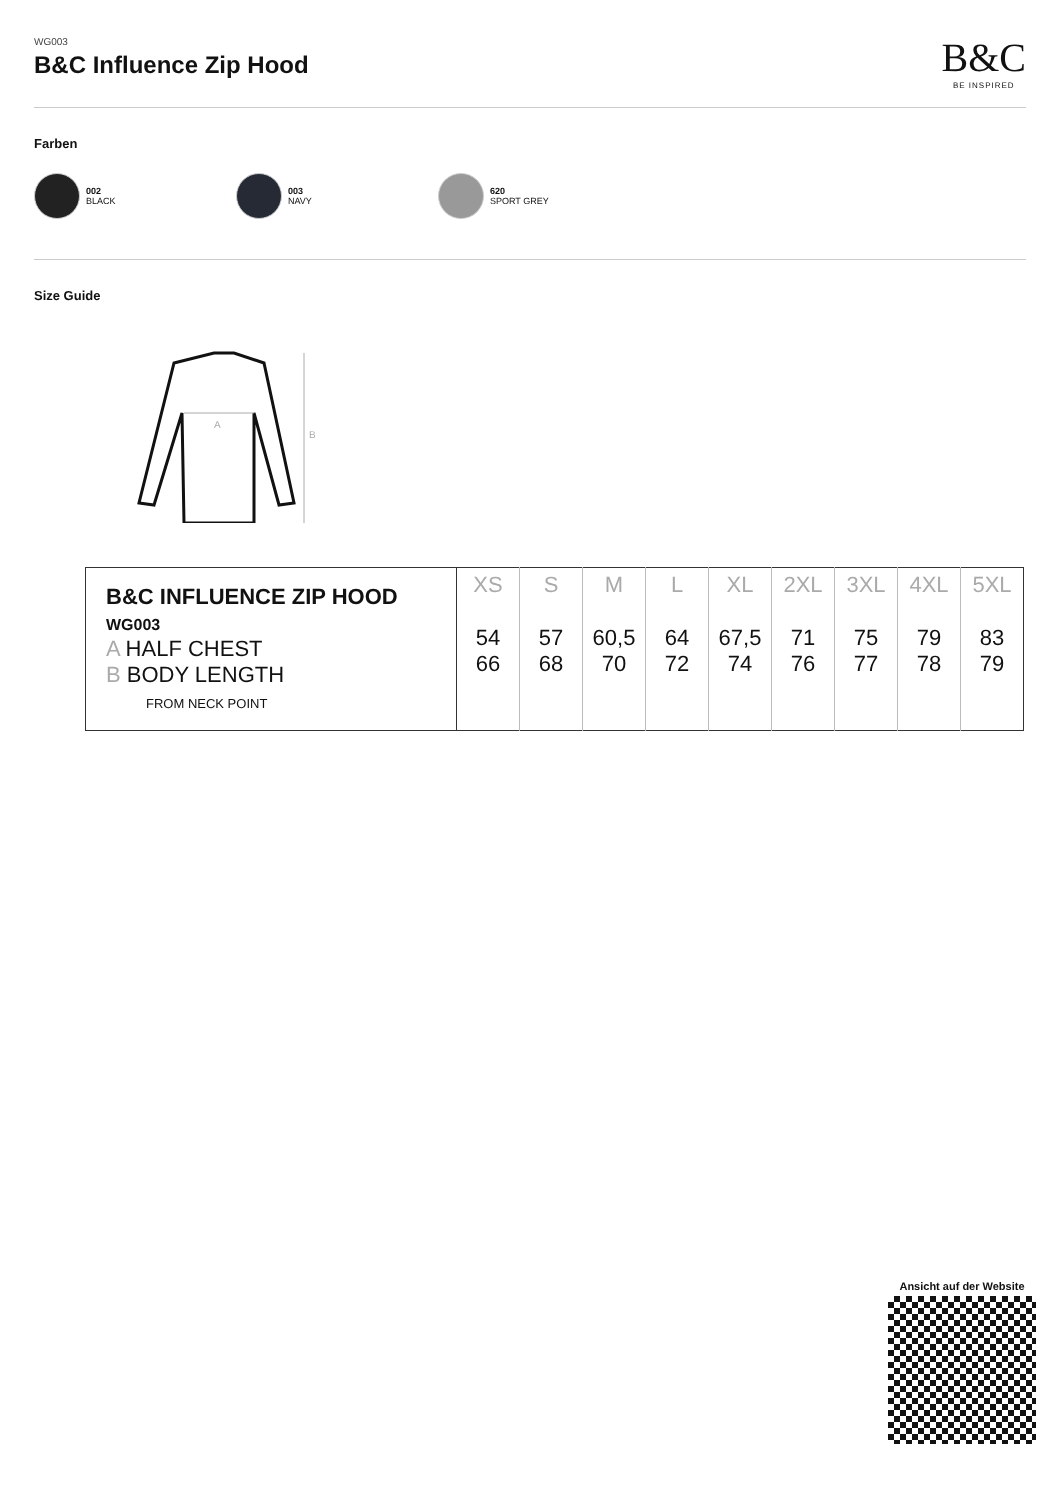WG003
B&C Influence Zip Hood
B&C
BE INSPIRED
Farben
002
BLACK
003
NAVY
620
SPORT GREY
Size Guide
A
B
| B&C INFLUENCE ZIP HOOD WG003 A HALF CHEST B BODY LENGTH FROM NECK POINT | XS | S | M | L | XL | 2XL | 3XL | 4XL | 5XL |
| | 54 66 | 57 68 | 60,5 70 | 64 72 | 67,5 74 | 71 76 | 75 77 | 79 78 | 83 79 |
Ansicht auf der Website